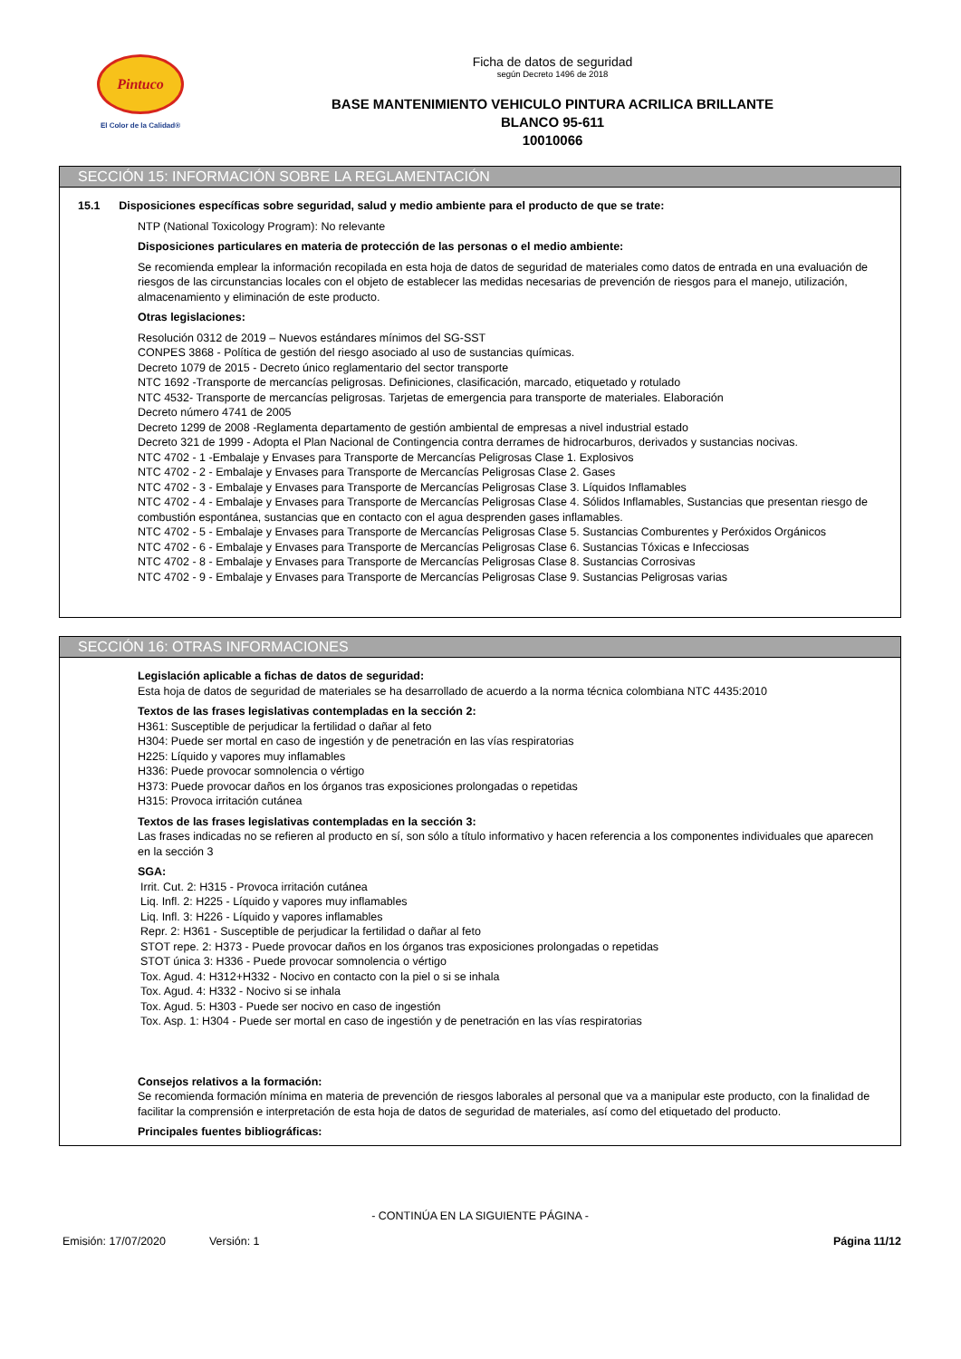Pintuco
El Color de la Calidad®
Ficha de datos de seguridad
según Decreto 1496 de 2018
BASE MANTENIMIENTO VEHICULO PINTURA ACRILICA BRILLANTE
BLANCO 95-611
10010066
SECCIÓN 15: INFORMACIÓN SOBRE LA REGLAMENTACIÓN
15.1 Disposiciones específicas sobre seguridad, salud y medio ambiente para el producto de que se trate:
NTP (National Toxicology Program): No relevante
Disposiciones particulares en materia de protección de las personas o el medio ambiente:
Se recomienda emplear la información recopilada en esta hoja de datos de seguridad de materiales como datos de entrada en una evaluación de riesgos de las circunstancias locales con el objeto de establecer las medidas necesarias de prevención de riesgos para el manejo, utilización, almacenamiento y eliminación de este producto.
Otras legislaciones:
Resolución 0312 de 2019 – Nuevos estándares mínimos del SG-SST
CONPES 3868 - Política de gestión del riesgo asociado al uso de sustancias químicas.
Decreto 1079 de 2015 - Decreto único reglamentario del sector transporte
NTC 1692 -Transporte de mercancías peligrosas. Definiciones, clasificación, marcado, etiquetado y rotulado
NTC 4532- Transporte de mercancías peligrosas. Tarjetas de emergencia para transporte de materiales. Elaboración
Decreto número 4741 de 2005
Decreto 1299 de 2008 -Reglamenta departamento de gestión ambiental de empresas a nivel industrial estado
Decreto 321 de 1999 - Adopta el Plan Nacional de Contingencia contra derrames de hidrocarburos, derivados y sustancias nocivas.
NTC 4702 - 1 -Embalaje y Envases para Transporte de Mercancías Peligrosas Clase 1. Explosivos
NTC 4702 - 2 - Embalaje y Envases para Transporte de Mercancías Peligrosas Clase 2. Gases
NTC 4702 - 3 - Embalaje y Envases para Transporte de Mercancías Peligrosas Clase 3. Líquidos Inflamables
NTC 4702 - 4 - Embalaje y Envases para Transporte de Mercancías Peligrosas Clase 4. Sólidos Inflamables, Sustancias que presentan riesgo de combustión espontánea, sustancias que en contacto con el agua desprenden gases inflamables.
NTC 4702 - 5 - Embalaje y Envases para Transporte de Mercancías Peligrosas Clase 5. Sustancias Comburentes y Peróxidos Orgánicos
NTC 4702 - 6 - Embalaje y Envases para Transporte de Mercancías Peligrosas Clase 6. Sustancias Tóxicas e Infecciosas
NTC 4702 - 8 - Embalaje y Envases para Transporte de Mercancías Peligrosas Clase 8. Sustancias Corrosivas
NTC 4702 - 9 - Embalaje y Envases para Transporte de Mercancías Peligrosas Clase 9. Sustancias Peligrosas varias
SECCIÓN 16: OTRAS INFORMACIONES
Legislación aplicable a fichas de datos de seguridad:
Esta hoja de datos de seguridad de materiales se ha desarrollado de acuerdo a la norma técnica colombiana NTC 4435:2010
Textos de las frases legislativas contempladas en la sección 2:
H361: Susceptible de perjudicar la fertilidad o dañar al feto
H304: Puede ser mortal en caso de ingestión y de penetración en las vías respiratorias
H225: Líquido y vapores muy inflamables
H336: Puede provocar somnolencia o vértigo
H373: Puede provocar daños en los órganos tras exposiciones prolongadas o repetidas
H315: Provoca irritación cutánea
Textos de las frases legislativas contempladas en la sección 3:
Las frases indicadas no se refieren al producto en sí, son sólo a título informativo y hacen referencia a los componentes individuales que aparecen en la sección 3
SGA:
Irrit. Cut. 2: H315 - Provoca irritación cutánea
Liq. Infl. 2: H225 - Líquido y vapores muy inflamables
Liq. Infl. 3: H226 - Líquido y vapores inflamables
Repr. 2: H361 - Susceptible de perjudicar la fertilidad o dañar al feto
STOT repe. 2: H373 - Puede provocar daños en los órganos tras exposiciones prolongadas o repetidas
STOT única 3: H336 - Puede provocar somnolencia o vértigo
Tox. Agud. 4: H312+H332 - Nocivo en contacto con la piel o si se inhala
Tox. Agud. 4: H332 - Nocivo si se inhala
Tox. Agud. 5: H303 - Puede ser nocivo en caso de ingestión
Tox. Asp. 1: H304 - Puede ser mortal en caso de ingestión y de penetración en las vías respiratorias
Consejos relativos a la formación:
Se recomienda formación mínima en materia de prevención de riesgos laborales al personal que va a manipular este producto, con la finalidad de facilitar la comprensión e interpretación de esta hoja de datos de seguridad de materiales, así como del etiquetado del producto.
Principales fuentes bibliográficas:
- CONTINÚA EN LA SIGUIENTE PÁGINA -
Emisión: 17/07/2020 Versión: 1 Página 11/12